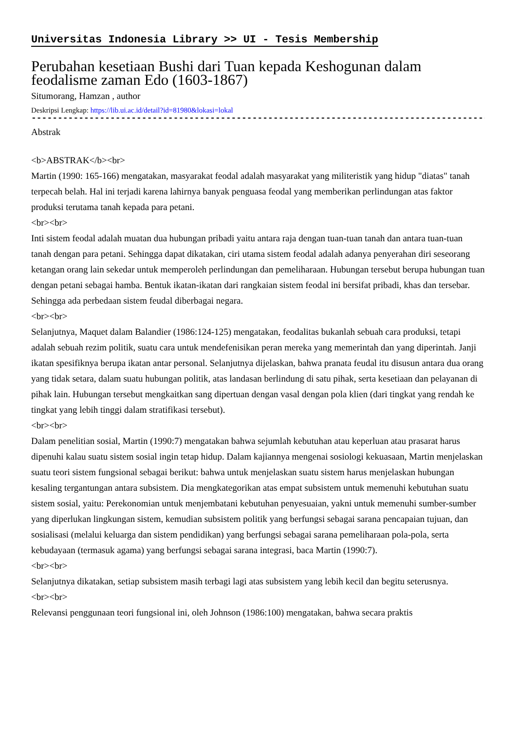Universitas Indonesia Library >> UI - Tesis Membership
Perubahan kesetiaan Bushi dari Tuan kepada Keshogunan dalam feodalisme zaman Edo (1603-1867)
Situmorang, Hamzan , author
Deskripsi Lengkap: https://lib.ui.ac.id/detail?id=81980&lokasi=lokal
------------------------------------------------------------------------------------------
Abstrak
<b>ABSTRAK</b><br>
Martin (1990: 165-166) mengatakan, masyarakat feodal adalah masyarakat yang militeristik yang hidup "diatas" tanah terpecah belah. Hal ini terjadi karena lahirnya banyak penguasa feodal yang memberikan perlindungan atas faktor produksi terutama tanah kepada para petani.
<br><br>
Inti sistem feodal adalah muatan dua hubungan pribadi yaitu antara raja dengan tuan-tuan tanah dan antara tuan-tuan tanah dengan para petani. Sehingga dapat dikatakan, ciri utama sistem feodal adalah adanya penyerahan diri seseorang ketangan orang lain sekedar untuk memperoleh perlindungan dan pemeliharaan. Hubungan tersebut berupa hubungan tuan dengan petani sebagai hamba. Bentuk ikatan-ikatan dari rangkaian sistem feodal ini bersifat pribadi, khas dan tersebar. Sehingga ada perbedaan sistem feudal diberbagai negara.
<br><br>
Selanjutnya, Maquet dalam Balandier (1986:124-125) mengatakan, feodalitas bukanlah sebuah cara produksi, tetapi adalah sebuah rezim politik, suatu cara untuk mendefenisikan peran mereka yang memerintah dan yang diperintah. Janji ikatan spesifiknya berupa ikatan antar personal. Selanjutnya dijelaskan, bahwa pranata feudal itu disusun antara dua orang yang tidak setara, dalam suatu hubungan politik, atas landasan berlindung di satu pihak, serta kesetiaan dan pelayanan di pihak lain. Hubungan tersebut mengkaitkan sang dipertuan dengan vasal dengan pola klien (dari tingkat yang rendah ke tingkat yang lebih tinggi dalam stratifikasi tersebut).
<br><br>
Dalam penelitian sosial, Martin (1990:7) mengatakan bahwa sejumlah kebutuhan atau keperluan atau prasarat harus dipenuhi kalau suatu sistem sosial ingin tetap hidup. Dalam kajiannya mengenai sosiologi kekuasaan, Martin menjelaskan suatu teori sistem fungsional sebagai berikut: bahwa untuk menjelaskan suatu sistem harus menjelaskan hubungan kesaling tergantungan antara subsistem. Dia mengkategorikan atas empat subsistem untuk memenuhi kebutuhan suatu sistem sosial, yaitu: Perekonomian untuk menjembatani kebutuhan penyesuaian, yakni untuk memenuhi sumber-sumber yang diperlukan lingkungan sistem, kemudian subsistem politik yang berfungsi sebagai sarana pencapaian tujuan, dan sosialisasi (melalui keluarga dan sistem pendidikan) yang berfungsi sebagai sarana pemeliharaan pola-pola, serta kebudayaan (termasuk agama) yang berfungsi sebagai sarana integrasi, baca Martin (1990:7).
<br><br>
Selanjutnya dikatakan, setiap subsistem masih terbagi lagi atas subsistem yang lebih kecil dan begitu seterusnya.
<br><br>
Relevansi penggunaan teori fungsional ini, oleh Johnson (1986:100) mengatakan, bahwa secara praktis